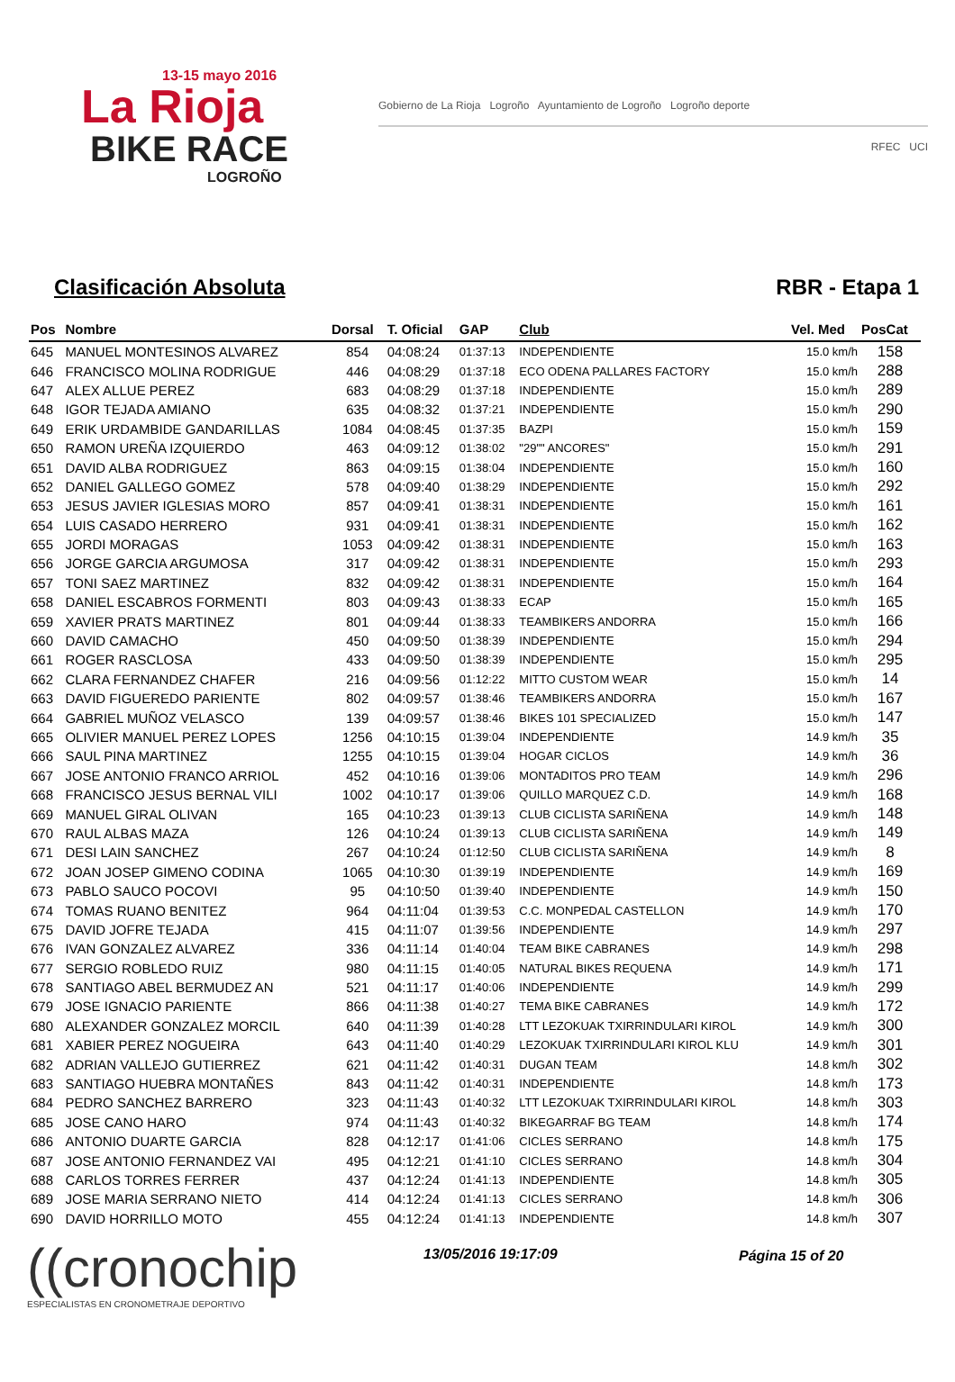13-15 mayo 2016
La Rioja
BIKE RACE
LOGROÑO
Gobierno de La Rioja Logroño Ayuntamiento de Logroño Logroño deporte
RFEC UCI
Clasificación Absoluta RBR - Etapa 1
| Pos | Nombre | Dorsal | T. Oficial | GAP | Club | Vel. Med | PosCat |
| --- | --- | --- | --- | --- | --- | --- | --- |
| 645 | MANUEL MONTESINOS ALVAREZ | 854 | 04:08:24 | 01:37:13 | INDEPENDIENTE | 15.0 km/h | 158 |
| 646 | FRANCISCO MOLINA RODRIGUE | 446 | 04:08:29 | 01:37:18 | ECO ODENA PALLARES FACTORY | 15.0 km/h | 288 |
| 647 | ALEX ALLUE PEREZ | 683 | 04:08:29 | 01:37:18 | INDEPENDIENTE | 15.0 km/h | 289 |
| 648 | IGOR TEJADA AMIANO | 635 | 04:08:32 | 01:37:21 | INDEPENDIENTE | 15.0 km/h | 290 |
| 649 | ERIK URDAMBIDE GANDARILLAS | 1084 | 04:08:45 | 01:37:35 | BAZPI | 15.0 km/h | 159 |
| 650 | RAMON UREÑA IZQUIERDO | 463 | 04:09:12 | 01:38:02 | "29"" ANCORES" | 15.0 km/h | 291 |
| 651 | DAVID ALBA RODRIGUEZ | 863 | 04:09:15 | 01:38:04 | INDEPENDIENTE | 15.0 km/h | 160 |
| 652 | DANIEL GALLEGO GOMEZ | 578 | 04:09:40 | 01:38:29 | INDEPENDIENTE | 15.0 km/h | 292 |
| 653 | JESUS JAVIER IGLESIAS MORO | 857 | 04:09:41 | 01:38:31 | INDEPENDIENTE | 15.0 km/h | 161 |
| 654 | LUIS CASADO HERRERO | 931 | 04:09:41 | 01:38:31 | INDEPENDIENTE | 15.0 km/h | 162 |
| 655 | JORDI MORAGAS | 1053 | 04:09:42 | 01:38:31 | INDEPENDIENTE | 15.0 km/h | 163 |
| 656 | JORGE GARCIA ARGUMOSA | 317 | 04:09:42 | 01:38:31 | INDEPENDIENTE | 15.0 km/h | 293 |
| 657 | TONI SAEZ MARTINEZ | 832 | 04:09:42 | 01:38:31 | INDEPENDIENTE | 15.0 km/h | 164 |
| 658 | DANIEL ESCABROS FORMENTI | 803 | 04:09:43 | 01:38:33 | ECAP | 15.0 km/h | 165 |
| 659 | XAVIER PRATS MARTINEZ | 801 | 04:09:44 | 01:38:33 | TEAMBIKERS ANDORRA | 15.0 km/h | 166 |
| 660 | DAVID CAMACHO | 450 | 04:09:50 | 01:38:39 | INDEPENDIENTE | 15.0 km/h | 294 |
| 661 | ROGER RASCLOSA | 433 | 04:09:50 | 01:38:39 | INDEPENDIENTE | 15.0 km/h | 295 |
| 662 | CLARA FERNANDEZ CHAFER | 216 | 04:09:56 | 01:12:22 | MITTO CUSTOM WEAR | 15.0 km/h | 14 |
| 663 | DAVID FIGUEREDO PARIENTE | 802 | 04:09:57 | 01:38:46 | TEAMBIKERS ANDORRA | 15.0 km/h | 167 |
| 664 | GABRIEL MUÑOZ VELASCO | 139 | 04:09:57 | 01:38:46 | BIKES 101 SPECIALIZED | 15.0 km/h | 147 |
| 665 | OLIVIER MANUEL PEREZ LOPES | 1256 | 04:10:15 | 01:39:04 | INDEPENDIENTE | 14.9 km/h | 35 |
| 666 | SAUL PINA MARTINEZ | 1255 | 04:10:15 | 01:39:04 | HOGAR CICLOS | 14.9 km/h | 36 |
| 667 | JOSE ANTONIO FRANCO ARRIOL | 452 | 04:10:16 | 01:39:06 | MONTADITOS PRO TEAM | 14.9 km/h | 296 |
| 668 | FRANCISCO JESUS BERNAL VILI | 1002 | 04:10:17 | 01:39:06 | QUILLO MARQUEZ C.D. | 14.9 km/h | 168 |
| 669 | MANUEL GIRAL OLIVAN | 165 | 04:10:23 | 01:39:13 | CLUB CICLISTA SARIÑENA | 14.9 km/h | 148 |
| 670 | RAUL ALBAS MAZA | 126 | 04:10:24 | 01:39:13 | CLUB CICLISTA SARIÑENA | 14.9 km/h | 149 |
| 671 | DESI LAIN SANCHEZ | 267 | 04:10:24 | 01:12:50 | CLUB CICLISTA SARIÑENA | 14.9 km/h | 8 |
| 672 | JOAN JOSEP GIMENO CODINA | 1065 | 04:10:30 | 01:39:19 | INDEPENDIENTE | 14.9 km/h | 169 |
| 673 | PABLO SAUCO POCOVI | 95 | 04:10:50 | 01:39:40 | INDEPENDIENTE | 14.9 km/h | 150 |
| 674 | TOMAS RUANO BENITEZ | 964 | 04:11:04 | 01:39:53 | C.C. MONPEDAL CASTELLON | 14.9 km/h | 170 |
| 675 | DAVID JOFRE TEJADA | 415 | 04:11:07 | 01:39:56 | INDEPENDIENTE | 14.9 km/h | 297 |
| 676 | IVAN GONZALEZ ALVAREZ | 336 | 04:11:14 | 01:40:04 | TEAM BIKE CABRANES | 14.9 km/h | 298 |
| 677 | SERGIO ROBLEDO RUIZ | 980 | 04:11:15 | 01:40:05 | NATURAL BIKES REQUENA | 14.9 km/h | 171 |
| 678 | SANTIAGO ABEL BERMUDEZ AN | 521 | 04:11:17 | 01:40:06 | INDEPENDIENTE | 14.9 km/h | 299 |
| 679 | JOSE IGNACIO PARIENTE | 866 | 04:11:38 | 01:40:27 | TEMA BIKE CABRANES | 14.9 km/h | 172 |
| 680 | ALEXANDER GONZALEZ MORCIL | 640 | 04:11:39 | 01:40:28 | LTT LEZOKUAK TXIRRINDULARI KIROL | 14.9 km/h | 300 |
| 681 | XABIER PEREZ NOGUEIRA | 643 | 04:11:40 | 01:40:29 | LEZOKUAK TXIRRINDULARI KIROL KLU | 14.9 km/h | 301 |
| 682 | ADRIAN VALLEJO GUTIERREZ | 621 | 04:11:42 | 01:40:31 | DUGAN TEAM | 14.8 km/h | 302 |
| 683 | SANTIAGO HUEBRA MONTAÑES | 843 | 04:11:42 | 01:40:31 | INDEPENDIENTE | 14.8 km/h | 173 |
| 684 | PEDRO SANCHEZ BARRERO | 323 | 04:11:43 | 01:40:32 | LTT LEZOKUAK TXIRRINDULARI KIROL | 14.8 km/h | 303 |
| 685 | JOSE CANO HARO | 974 | 04:11:43 | 01:40:32 | BIKEGARRAF BG TEAM | 14.8 km/h | 174 |
| 686 | ANTONIO DUARTE GARCIA | 828 | 04:12:17 | 01:41:06 | CICLES SERRANO | 14.8 km/h | 175 |
| 687 | JOSE ANTONIO FERNANDEZ VAI | 495 | 04:12:21 | 01:41:10 | CICLES SERRANO | 14.8 km/h | 304 |
| 688 | CARLOS TORRES FERRER | 437 | 04:12:24 | 01:41:13 | INDEPENDIENTE | 14.8 km/h | 305 |
| 689 | JOSE MARIA SERRANO NIETO | 414 | 04:12:24 | 01:41:13 | CICLES SERRANO | 14.8 km/h | 306 |
| 690 | DAVID HORRILLO MOTO | 455 | 04:12:24 | 01:41:13 | INDEPENDIENTE | 14.8 km/h | 307 |
((cronochip
ESPECIALISTAS EN CRONOMETRAJE DEPORTIVO
13/05/2016 19:17:09 Página 15 of 20